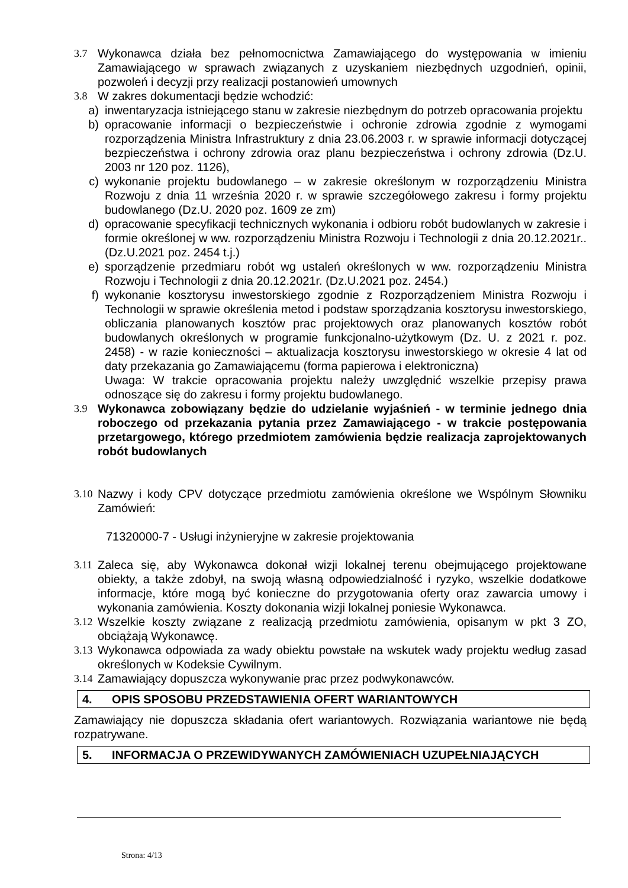3.7 Wykonawca działa bez pełnomocnictwa Zamawiającego do występowania w imieniu Zamawiającego w sprawach związanych z uzyskaniem niezbędnych uzgodnień, opinii, pozwoleń i decyzji przy realizacji postanowień umownych
3.8 W zakres dokumentacji będzie wchodzić:
a) inwentaryzacja istniejącego stanu w zakresie niezbędnym do potrzeb opracowania projektu
b) opracowanie informacji o bezpieczeństwie i ochronie zdrowia zgodnie z wymogami rozporządzenia Ministra Infrastruktury z dnia 23.06.2003 r. w sprawie informacji dotyczącej bezpieczeństwa i ochrony zdrowia oraz planu bezpieczeństwa i ochrony zdrowia (Dz.U. 2003 nr 120 poz. 1126),
c) wykonanie projektu budowlanego – w zakresie określonym w rozporządzeniu Ministra Rozwoju z dnia 11 września 2020 r. w sprawie szczegółowego zakresu i formy projektu budowlanego (Dz.U. 2020 poz. 1609 ze zm)
d) opracowanie specyfikacji technicznych wykonania i odbioru robót budowlanych w zakresie i formie określonej w ww. rozporządzeniu Ministra Rozwoju i Technologii z dnia 20.12.2021r.. (Dz.U.2021 poz. 2454 t.j.)
e) sporządzenie przedmiaru robót wg ustaleń określonych w ww. rozporządzeniu Ministra Rozwoju i Technologii z dnia 20.12.2021r. (Dz.U.2021 poz. 2454.)
f) wykonanie kosztorysu inwestorskiego zgodnie z Rozporządzeniem Ministra Rozwoju i Technologii w sprawie określenia metod i podstaw sporządzania kosztorysu inwestorskiego, obliczania planowanych kosztów prac projektowych oraz planowanych kosztów robót budowlanych określonych w programie funkcjonalno-użytkowym (Dz. U. z 2021 r. poz. 2458) - w razie konieczności – aktualizacja kosztorysu inwestorskiego w okresie 4 lat od daty przekazania go Zamawiającemu (forma papierowa i elektroniczna)
Uwaga: W trakcie opracowania projektu należy uwzględnić wszelkie przepisy prawa odnoszące się do zakresu i formy projektu budowlanego.
3.9 Wykonawca zobowiązany będzie do udzielanie wyjaśnień - w terminie jednego dnia roboczego od przekazania pytania przez Zamawiającego - w trakcie postępowania przetargowego, którego przedmiotem zamówienia będzie realizacja zaprojektowanych robót budowlanych
3.10 Nazwy i kody CPV dotyczące przedmiotu zamówienia określone we Wspólnym Słowniku Zamówień:
71320000-7 - Usługi inżynieryjne w zakresie projektowania
3.11 Zaleca się, aby Wykonawca dokonał wizji lokalnej terenu obejmującego projektowane obiekty, a także zdobył, na swoją własną odpowiedzialność i ryzyko, wszelkie dodatkowe informacje, które mogą być konieczne do przygotowania oferty oraz zawarcia umowy i wykonania zamówienia. Koszty dokonania wizji lokalnej poniesie Wykonawca.
3.12 Wszelkie koszty związane z realizacją przedmiotu zamówienia, opisanym w pkt 3 ZO, obciążają Wykonawcę.
3.13 Wykonawca odpowiada za wady obiektu powstałe na wskutek wady projektu według zasad określonych w Kodeksie Cywilnym.
3.14 Zamawiający dopuszcza wykonywanie prac przez podwykonawców.
4. OPIS SPOSOBU PRZEDSTAWIENIA OFERT WARIANTOWYCH
Zamawiający nie dopuszcza składania ofert wariantowych. Rozwiązania wariantowe nie będą rozpatrywane.
5. INFORMACJA O PRZEWIDYWANYCH ZAMÓWIENIACH UZUPEŁNIAJĄCYCH
Strona: 4/13